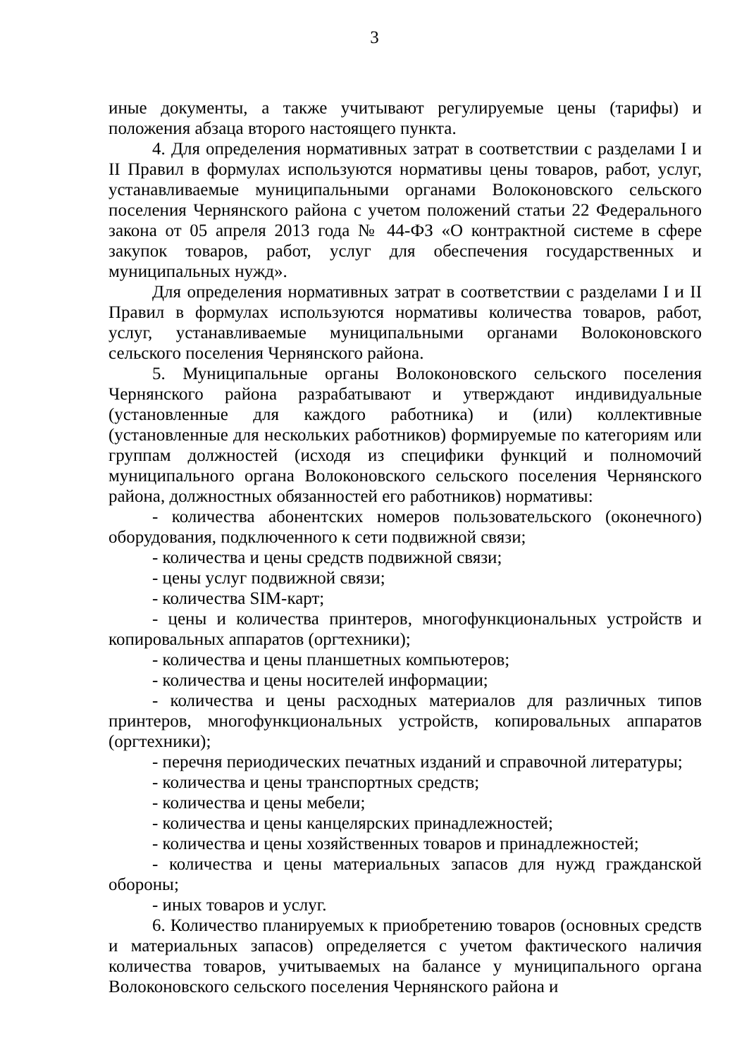3
иные документы, а также учитывают регулируемые цены (тарифы) и положения абзаца второго настоящего пункта.
4. Для определения нормативных затрат в соответствии с разделами I и II Правил в формулах используются нормативы цены товаров, работ, услуг, устанавливаемые муниципальными органами Волоконовского сельского поселения Чернянского района с учетом положений статьи 22 Федерального закона от 05 апреля 2013 года № 44-ФЗ «О контрактной системе в сфере закупок товаров, работ, услуг для обеспечения государственных и муниципальных нужд».
Для определения нормативных затрат в соответствии с разделами I и II Правил в формулах используются нормативы количества товаров, работ, услуг, устанавливаемые муниципальными органами Волоконовского сельского поселения Чернянского района.
5. Муниципальные органы Волоконовского сельского поселения Чернянского района разрабатывают и утверждают индивидуальные (установленные для каждого работника) и (или) коллективные (установленные для нескольких работников) формируемые по категориям или группам должностей (исходя из специфики функций и полномочий муниципального органа Волоконовского сельского поселения Чернянского района, должностных обязанностей его работников) нормативы:
- количества абонентских номеров пользовательского (оконечного) оборудования, подключенного к сети подвижной связи;
- количества и цены средств подвижной связи;
- цены услуг подвижной связи;
- количества SIM-карт;
- цены и количества принтеров, многофункциональных устройств и копировальных аппаратов (оргтехники);
- количества и цены планшетных компьютеров;
- количества и цены носителей информации;
- количества и цены расходных материалов для различных типов принтеров, многофункциональных устройств, копировальных аппаратов (оргтехники);
- перечня периодических печатных изданий и справочной литературы;
- количества и цены транспортных средств;
- количества и цены мебели;
- количества и цены канцелярских принадлежностей;
- количества и цены хозяйственных товаров и принадлежностей;
- количества и цены материальных запасов для нужд гражданской обороны;
- иных товаров и услуг.
6. Количество планируемых к приобретению товаров (основных средств и материальных запасов) определяется с учетом фактического наличия количества товаров, учитываемых на балансе у муниципального органа Волоконовского сельского поселения Чернянского района и